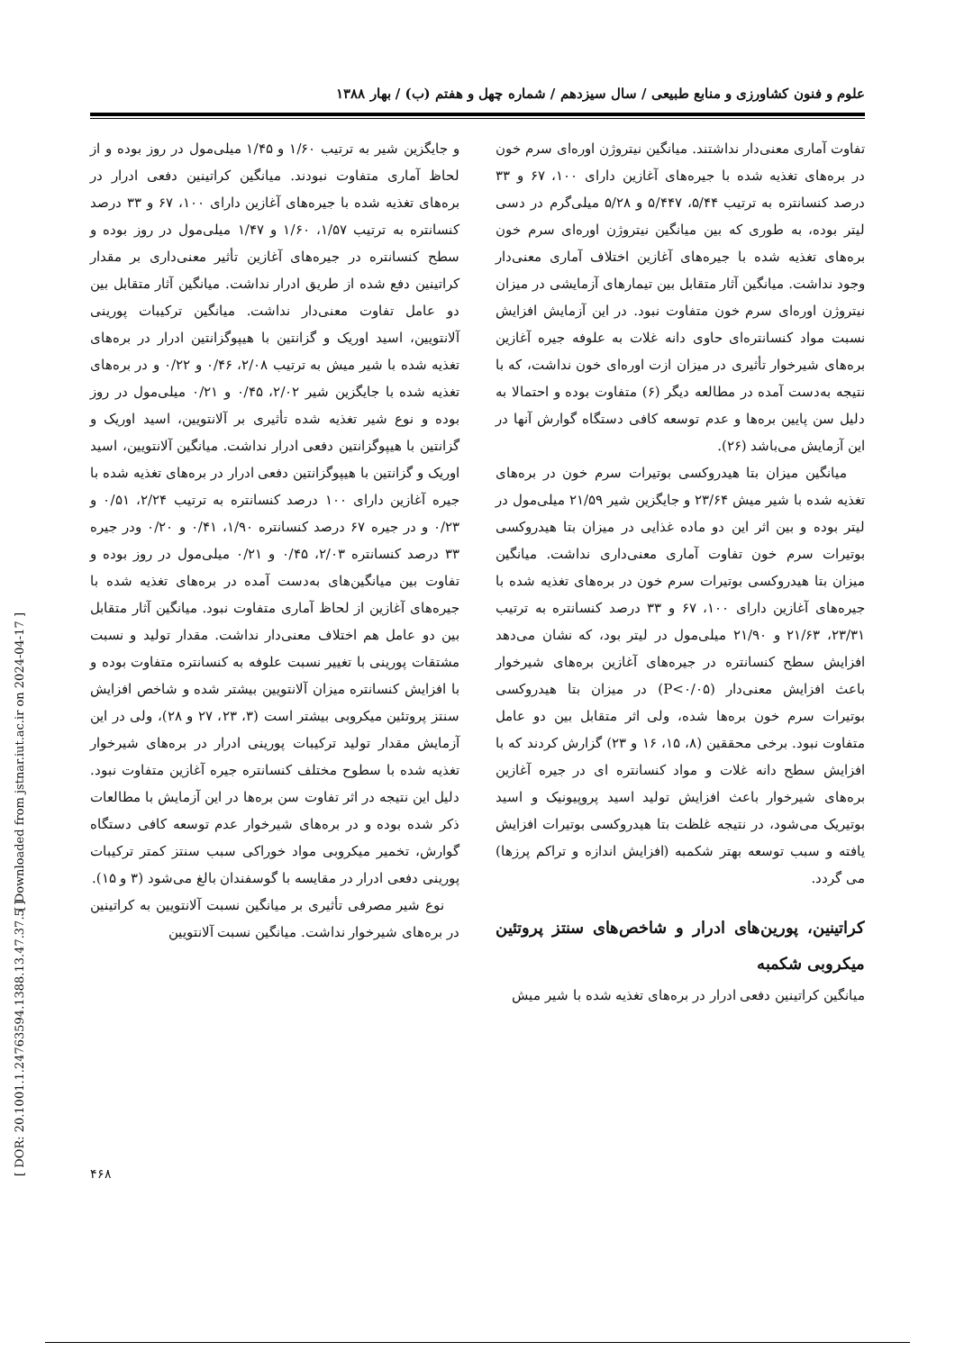علوم و فنون کشاورزی و منابع طبیعی / سال سیزدهم / شماره چهل و هفتم (ب) / بهار ۱۳۸۸
تفاوت آماری معنی‌دار نداشتند. میانگین نیتروژن اوره‌ای سرم خون در بره‌های تغذیه شده با جیره‌های آغازین دارای ۱۰۰، ۶۷ و ۳۳ درصد کنسانتره به ترتیب ۵/۴۴، ۵/۴۴۷ و ۵/۲۸ میلی‌گرم در دسی لیتر بوده، به طوری که بین میانگین نیتروژن اوره‌ای سرم خون بره‌های تغذیه شده با جیره‌های آغازین اختلاف آماری معنی‌دار وجود نداشت. میانگین آثار متقابل بین تیمارهای آزمایشی در میزان نیتروژن اوره‌ای سرم خون متفاوت نبود. در این آزمایش افزایش نسبت مواد کنسانتره‌ای حاوی دانه غلات به علوفه جیره آغازین بره‌های شیرخوار تأثیری در میزان ازت اوره‌ای خون نداشت، که با نتیجه به‌دست آمده در مطالعه دیگر (۶) متفاوت بوده و احتمالا به دلیل سن پایین بره‌ها و عدم توسعه کافی دستگاه گوارش آنها در این آزمایش می‌باشد (۲۶).
میانگین میزان بتا هیدروکسی بوتیرات سرم خون در بره‌های تغذیه شده با شیر میش ۲۳/۶۴ و جایگزین شیر ۲۱/۵۹ میلی‌مول در لیتر بوده و بین اثر این دو ماده غذایی در میزان بتا هیدروکسی بوتیرات سرم خون تفاوت آماری معنی‌داری نداشت. میانگین میزان بتا هیدروکسی بوتیرات سرم خون در بره‌های تغذیه شده با جیره‌های آغازین دارای ۱۰۰، ۶۷ و ۳۳ درصد کنسانتره به ترتیب ۲۳/۳۱، ۲۱/۶۳ و ۲۱/۹۰ میلی‌مول در لیتر بود، که نشان می‌دهد افزایش سطح کنسانتره در جیره‌های آغازین بره‌های شیرخوار باعث افزایش معنی‌دار (P<۰/۰۵) در میزان بتا هیدروکسی بوتیرات سرم خون بره‌ها شده، ولی اثر متقابل بین دو عامل متفاوت نبود. برخی محققین (۸، ۱۵، ۱۶ و ۲۳) گزارش کردند که با افزایش سطح دانه غلات و مواد کنسانتره ای در جیره آغازین بره‌های شیرخوار باعث افزایش تولید اسید پروپیونیک و اسید بوتیریک می‌شود، در نتیجه غلظت بتا هیدروکسی بوتیرات افزایش یافته و سبب توسعه بهتر شکمبه (افزایش اندازه و تراکم پرزها) می گردد.
کراتینین، پورین‌های ادرار و شاخص‌های سنتز پروتئین میکروبی شکمبه
میانگین کراتینین دفعی ادرار در بره‌های تغذیه شده با شیر میش
و جایگزین شیر به ترتیب ۱/۶۰ و ۱/۴۵ میلی‌مول در روز بوده و از لحاظ آماری متفاوت نبودند. میانگین کراتینین دفعی ادرار در بره‌های تغذیه شده با جیره‌های آغازین دارای ۱۰۰، ۶۷ و ۳۳ درصد کنسانتره به ترتیب ۱/۵۷، ۱/۶۰ و ۱/۴۷ میلی‌مول در روز بوده و سطح کنسانتره در جیره‌های آغازین تأثیر معنی‌داری بر مقدار کراتینین دفع شده از طریق ادرار نداشت. میانگین آثار متقابل بین دو عامل تفاوت معنی‌دار نداشت. میانگین ترکیبات پورینی آلانتویین، اسید اوریک و گزانتین با هیپوگزانتین ادرار در بره‌های تغذیه شده با شیر میش به ترتیب ۲/۰۸، ۰/۴۶ و ۰/۲۲ و در بره‌های تغذیه شده با جایگزین شیر ۲/۰۲، ۰/۴۵ و ۰/۲۱ میلی‌مول در روز بوده و نوع شیر تغذیه شده تأثیری بر آلانتویین، اسید اوریک و گزانتین با هیپوگزانتین دفعی ادرار نداشت. میانگین آلانتویین، اسید اوریک و گزانتین با هیپوگزانتین دفعی ادرار در بره‌های تغذیه شده با جیره آغازین دارای ۱۰۰ درصد کنسانتره به ترتیب ۲/۲۴، ۰/۵۱ و ۰/۲۳ و در جیره ۶۷ درصد کنسانتره ۱/۹۰، ۰/۴۱ و ۰/۲۰ ودر جیره ۳۳ درصد کنسانتره ۲/۰۳، ۰/۴۵ و ۰/۲۱ میلی‌مول در روز بوده و تفاوت بین میانگین‌های به‌دست آمده در بره‌های تغذیه شده با جیره‌های آغازین از لحاظ آماری متفاوت نبود. میانگین آثار متقابل بین دو عامل هم اختلاف معنی‌دار نداشت. مقدار تولید و نسبت مشتقات پورینی با تغییر نسبت علوفه به کنسانتره متفاوت بوده و با افزایش کنسانتره میزان آلانتویین بیشتر شده و شاخص افزایش سنتز پروتئین میکروبی بیشتر است (۳، ۲۳، ۲۷ و ۲۸)، ولی در این آزمایش مقدار تولید ترکیبات پورینی ادرار در بره‌های شیرخوار تغذیه شده با سطوح مختلف کنسانتره جیره آغازین متفاوت نبود. دلیل این نتیجه در اثر تفاوت سن بره‌ها در این آزمایش با مطالعات ذکر شده بوده و در بره‌های شیرخوار عدم توسعه کافی دستگاه گوارش، تخمیر میکروبی مواد خوراکی سبب سنتز کمتر ترکیبات پورینی دفعی ادرار در مقایسه با گوسفندان بالغ می‌شود (۳ و ۱۵).
نوع شیر مصرفی تأثیری بر میانگین نسبت آلانتویین به کراتینین در بره‌های شیرخوار نداشت. میانگین نسبت آلانتویین
[ Downloaded from jstnar.iut.ac.ir on 2024-04-17 ]
[ DOR: 20.1001.1.24763594.1388.13.47.37.5 ]
۴۶۸